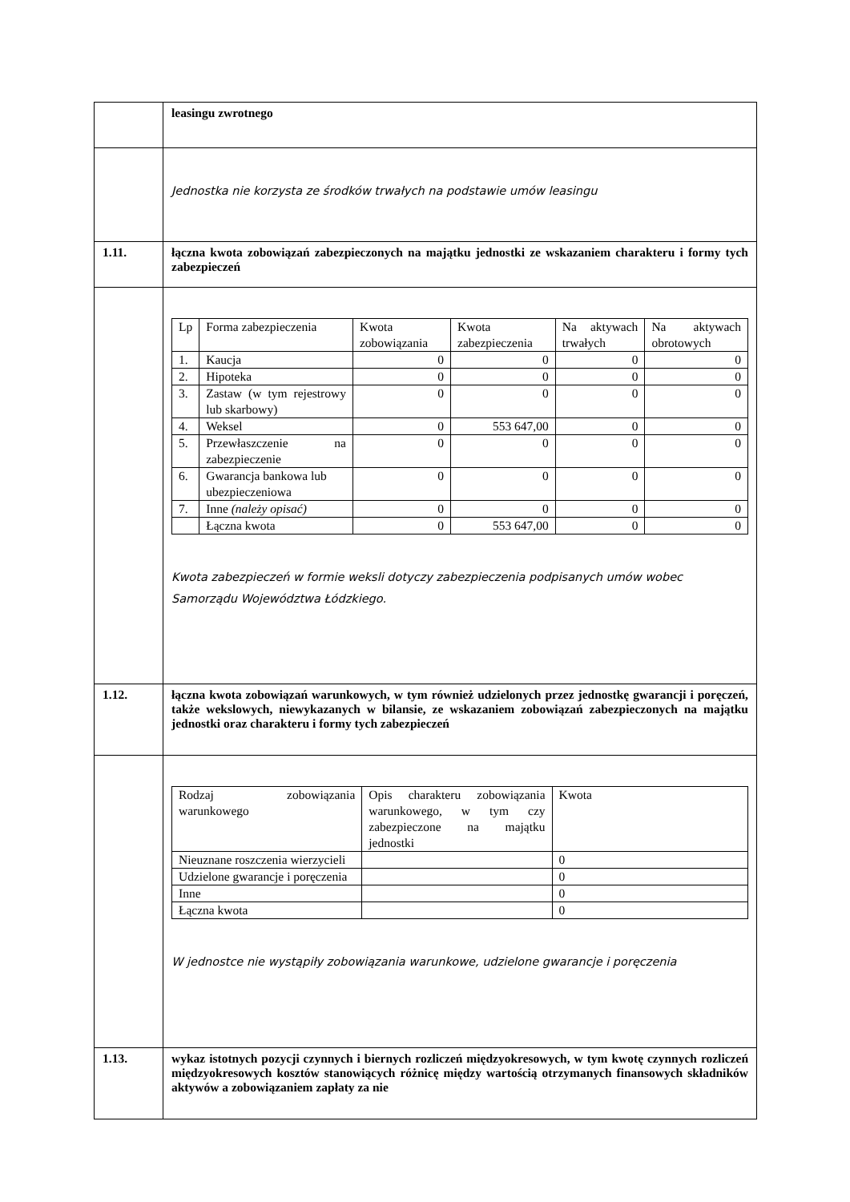| | leasingu zwrotnego |
| | Jednostka nie korzysta ze środków trwałych na podstawie umów leasingu |
| 1.11. | łączna kwota zobowiązań zabezpieczonych na majątku jednostki ze wskazaniem charakteru i formy tych zabezpieczeń |
| | / Lp / Forma zabezpieczenia / Kwota zobowiązania / Kwota zabezpieczenia / Na aktywach trwałych / Na aktywach obrotowych / / 1. / Kaucja / 0 / 0 / 0 / 0 / / 2. / Hipoteka / 0 / 0 / 0 / 0 / / 3. / Zastaw (w tym rejestrowy lub skarbowy) / 0 / 0 / 0 / 0 / / 4. / Weksel / 0 / 553 647,00 / 0 / 0 / / 5. / Przewłaszczenie na zabezpieczenie / 0 / 0 / 0 / 0 / / 6. / Gwarancja bankowa lub ubezpieczeniowa / 0 / 0 / 0 / 0 / / 7. / Inne (należy opisać) / 0 / 0 / 0 / 0 / / / Łączna kwota / 0 / 553 647,00 / 0 / 0 / Kwota zabezpieczeń w formie weksli dotyczy zabezpieczenia podpisanych umów wobec Samorządu Województwa Łódzkiego. |
| 1.12. | łączna kwota zobowiązań warunkowych, w tym również udzielonych przez jednostkę gwarancji i poręczeń, także wekslowych, niewykazanych w bilansie, ze wskazaniem zobowiązań zabezpieczonych na majątku jednostki oraz charakteru i formy tych zabezpieczeń |
| | / Rodzaj zobowiązania warunkowego / Opis charakteru zobowiązania warunkowego, w tym czy zabezpieczone na majątku jednostki / Kwota / / Nieuznane roszczenia wierzycieli / / 0 / / Udzielone gwarancje i poręczenia / / 0 / / Inne / / 0 / / Łączna kwota / / 0 / W jednostce nie wystąpiły zobowiązania warunkowe, udzielone gwarancje i poręczenia |
| 1.13. | wykaz istotnych pozycji czynnych i biernych rozliczeń międzyokresowych, w tym kwotę czynnych rozliczeń międzyokresowych kosztów stanowiących różnicę między wartością otrzymanych finansowych składników aktywów a zobowiązaniem zapłaty za nie |